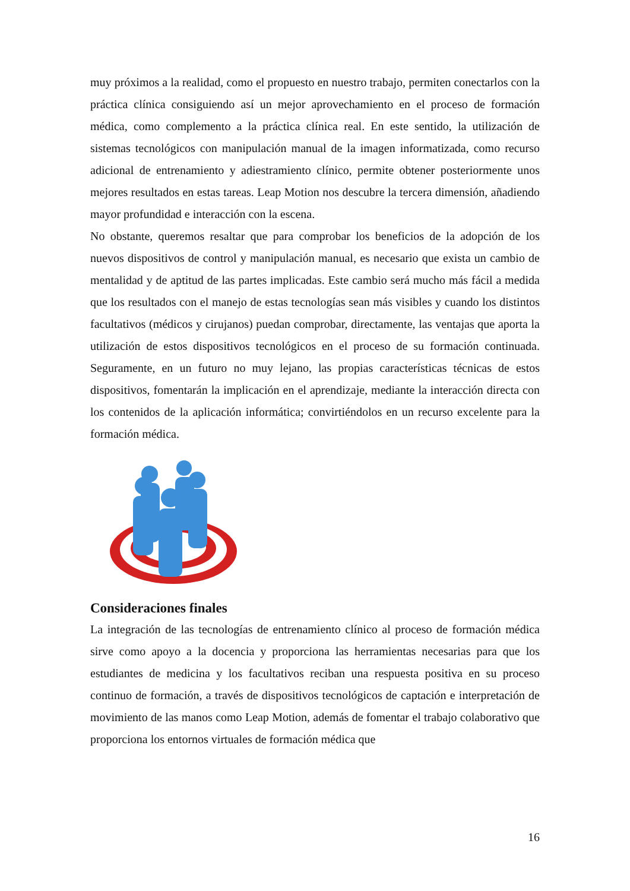muy próximos a la realidad, como el propuesto en nuestro trabajo, permiten conectarlos con la práctica clínica consiguiendo así un mejor aprovechamiento en el proceso de formación médica, como complemento a la práctica clínica real. En este sentido, la utilización de sistemas tecnológicos con manipulación manual de la imagen informatizada, como recurso adicional de entrenamiento y adiestramiento clínico, permite obtener posteriormente unos mejores resultados en estas tareas. Leap Motion nos descubre la tercera dimensión, añadiendo mayor profundidad e interacción con la escena.
No obstante, queremos resaltar que para comprobar los beneficios de la adopción de los nuevos dispositivos de control y manipulación manual, es necesario que exista un cambio de mentalidad y de aptitud de las partes implicadas. Este cambio será mucho más fácil a medida que los resultados con el manejo de estas tecnologías sean más visibles y cuando los distintos facultativos (médicos y cirujanos) puedan comprobar, directamente, las ventajas que aporta la utilización de estos dispositivos tecnológicos en el proceso de su formación continuada. Seguramente, en un futuro no muy lejano, las propias características técnicas de estos dispositivos, fomentarán la implicación en el aprendizaje, mediante la interacción directa con los contenidos de la aplicación informática; convirtiéndolos en un recurso excelente para la formación médica.
Consideraciones finales
La integración de las tecnologías de entrenamiento clínico al proceso de formación médica sirve como apoyo a la docencia y proporciona las herramientas necesarias para que los estudiantes de medicina y los facultativos reciban una respuesta positiva en su proceso continuo de formación, a través de dispositivos tecnológicos de captación e interpretación de movimiento de las manos como Leap Motion, además de fomentar el trabajo colaborativo que proporciona los entornos virtuales de formación médica que
16